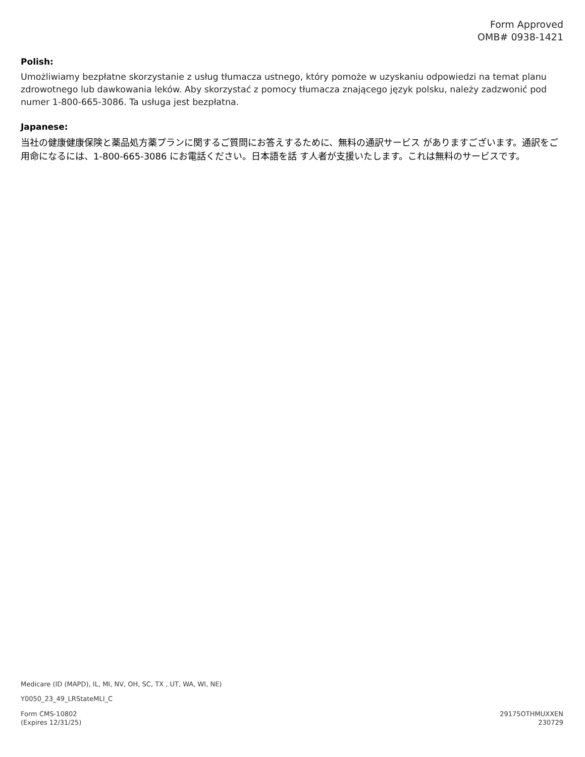Form Approved
OMB# 0938-1421
Polish:
Umożliwiamy bezpłatne skorzystanie z usług tłumacza ustnego, który pomoże w uzyskaniu odpowiedzi na temat planu zdrowotnego lub dawkowania leków. Aby skorzystać z pomocy tłumacza znającego język polsku, należy zadzwonić pod numer 1-800-665-3086. Ta usługa jest bezpłatna.
Japanese:
当社の健康健康保険と薬品処方薬プランに関するご質問にお答えするために、無料の通訳サービス がありますございます。通訳をご用命になるには、1-800-665-3086 にお電話ください。日本語を話 す人者が支援いたします。これは無料のサービスです。
Medicare (ID (MAPD), IL, MI, NV, OH, SC, TX , UT, WA, WI, NE)
Y0050_23_49_LRStateMLI_C
Form CMS-10802
(Expires 12/31/25)
29175OTHMUXXEN
230729